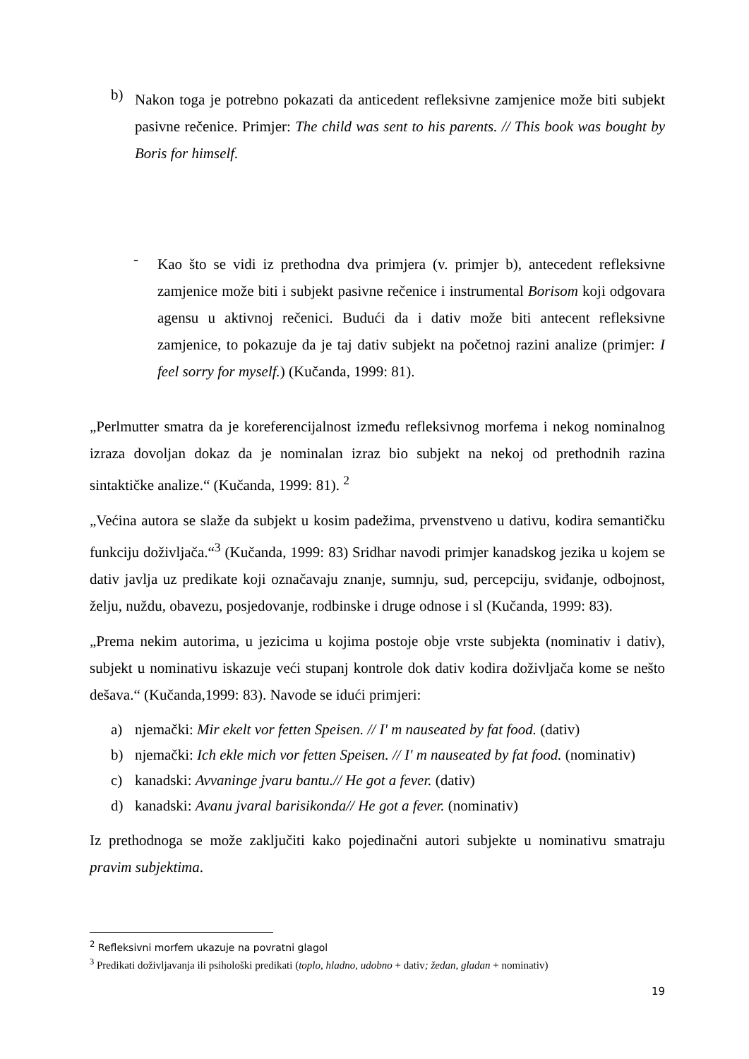b)
Nakon toga je potrebno pokazati da anticedent refleksivne zamjenice može biti subjekt pasivne rečenice. Primjer: The child was sent to his parents. // This book was bought by Boris for himself.
-
Kao što se vidi iz prethodna dva primjera (v. primjer b), antecedent refleksivne zamjenice može biti i subjekt pasivne rečenice i instrumental Borisom koji odgovara agensu u aktivnoj rečenici. Budući da i dativ može biti antecent refleksivne zamjenice, to pokazuje da je taj dativ subjekt na početnoj razini analize (primjer: I feel sorry for myself.) (Kučanda, 1999: 81).
„Perlmutter smatra da je koreferencijalnost između refleksivnog morfema i nekog nominalnog izraza dovoljan dokaz da je nominalan izraz bio subjekt na nekoj od prethodnih razina sintaktičke analize.“ (Kučanda, 1999: 81). <sup>2</sup>
„Većina autora se slaže da subjekt u kosim padežima, prvenstveno u dativu, kodira semantičku funkciju doživljača.“<sup>3</sup> (Kučanda, 1999: 83) Sridhar navodi primjer kanadskog jezika u kojem se dativ javlja uz predikate koji označavaju znanje, sumnju, sud, percepciju, sviđanje, odbojnost, želju, nuždu, obavezu, posjedovanje, rodbinske i druge odnose i sl (Kučanda, 1999: 83).
„Prema nekim autorima, u jezicima u kojima postoje obje vrste subjekta (nominativ i dativ), subjekt u nominativu iskazuje veći stupanj kontrole dok dativ kodira doživljača kome se nešto dešava.“ (Kučanda,1999: 83). Navode se idući primjeri:
a) njemački: Mir ekelt vor fetten Speisen. // I' m nauseated by fat food. (dativ)
b) njemački: Ich ekle mich vor fetten Speisen. // I' m nauseated by fat food. (nominativ)
c) kanadski: Avvaninge jvaru bantu.// He got a fever. (dativ)
d) kanadski: Avanu jvaral barisikonda// He got a fever. (nominativ)
Iz prethodnoga se može zaključiti kako pojedinačni autori subjekte u nominativu smatraju pravim subjektima.
<sup>2</sup> Refleksivni morfem ukazuje na povratni glagol
<sup>3</sup> Predikati doživljavanja ili psihološki predikati (toplo, hladno, udobno + dativ; žedan, gladan + nominativ)
19